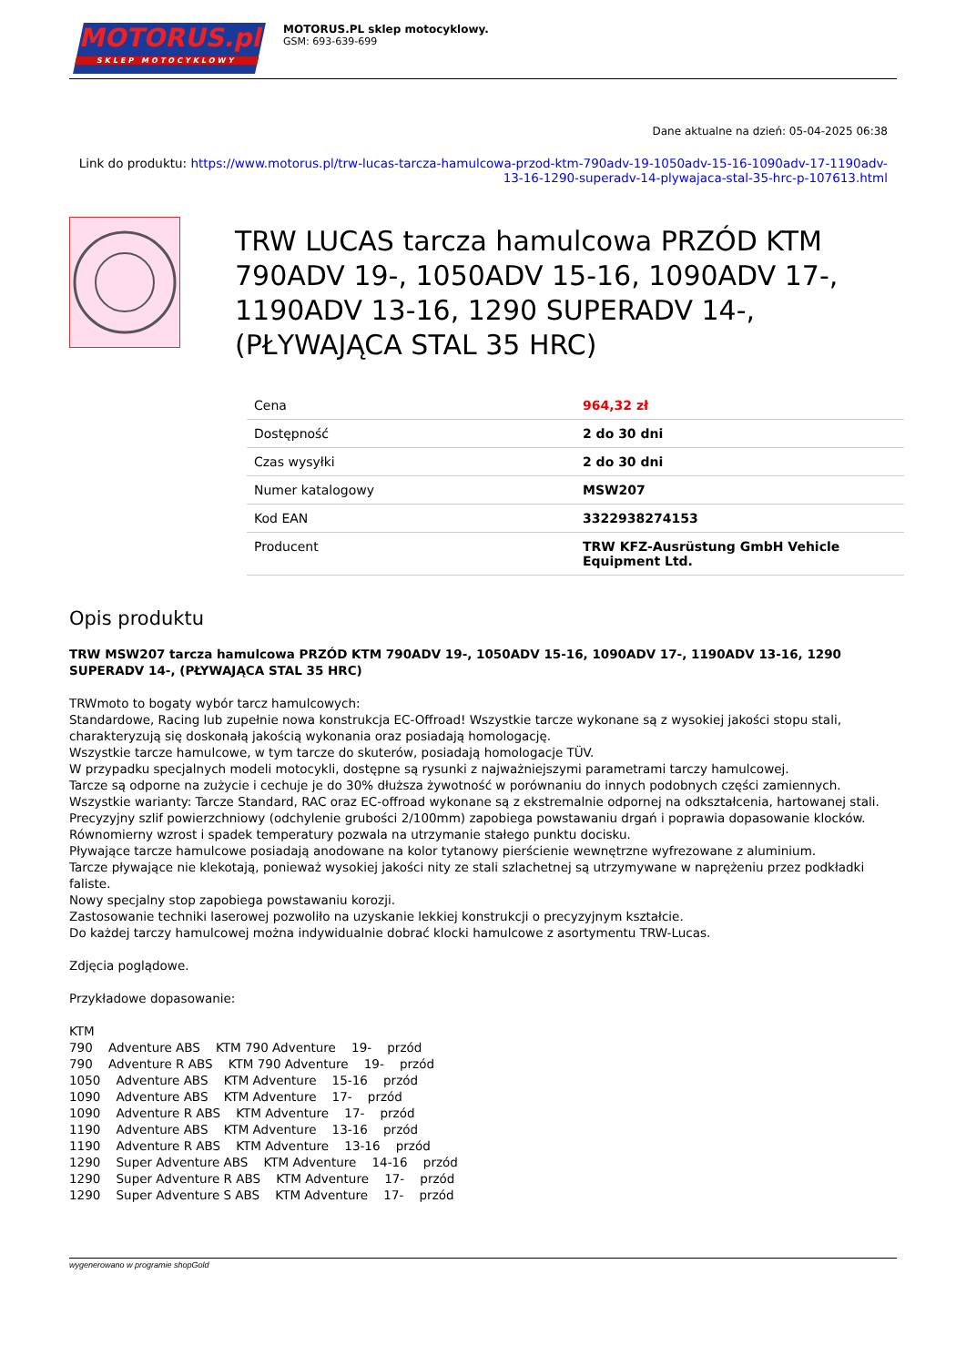MOTORUS.pl
SKLEP MOTOCYKLOWY
MOTORUS.PL sklep motocyklowy.
GSM: 693-639-699
Dane aktualne na dzień: 05-04-2025 06:38
Link do produktu: https://www.motorus.pl/trw-lucas-tarcza-hamulcowa-przod-ktm-790adv-19-1050adv-15-16-1090adv-17-1190adv-13-16-1290-superadv-14-plywajaca-stal-35-hrc-p-107613.html
TRW LUCAS tarcza hamulcowa PRZÓD KTM 790ADV 19-, 1050ADV 15-16, 1090ADV 17-, 1190ADV 13-16, 1290 SUPERADV 14-, (PŁYWAJĄCA STAL 35 HRC)
| Cena | 964,32 zł |
| Dostępność | 2 do 30 dni |
| Czas wysyłki | 2 do 30 dni |
| Numer katalogowy | MSW207 |
| Kod EAN | 3322938274153 |
| Producent | TRW KFZ-Ausrüstung GmbH Vehicle Equipment Ltd. |
Opis produktu
TRW MSW207 tarcza hamulcowa PRZÓD KTM 790ADV 19-, 1050ADV 15-16, 1090ADV 17-, 1190ADV 13-16, 1290 SUPERADV 14-, (PŁYWAJĄCA STAL 35 HRC)
TRWmoto to bogaty wybór tarcz hamulcowych:
Standardowe, Racing lub zupełnie nowa konstrukcja EC-Offroad! Wszystkie tarcze wykonane są z wysokiej jakości stopu stali, charakteryzują się doskonałą jakością wykonania oraz posiadają homologację.
Wszystkie tarcze hamulcowe, w tym tarcze do skuterów, posiadają homologacje TÜV.
W przypadku specjalnych modeli motocykli, dostępne są rysunki z najważniejszymi parametrami tarczy hamulcowej.
Tarcze są odporne na zużycie i cechuje je do 30% dłuższa żywotność w porównaniu do innych podobnych części zamiennych.
Wszystkie warianty: Tarcze Standard, RAC oraz EC-offroad wykonane są z ekstremalnie odpornej na odkształcenia, hartowanej stali.
Precyzyjny szlif powierzchniowy (odchylenie grubości 2/100mm) zapobiega powstawaniu drgań i poprawia dopasowanie klocków.
Równomierny wzrost i spadek temperatury pozwala na utrzymanie stałego punktu docisku.
Pływające tarcze hamulcowe posiadają anodowane na kolor tytanowy pierścienie wewnętrzne wyfrezowane z aluminium.
Tarcze pływające nie klekotają, ponieważ wysokiej jakości nity ze stali szlachetnej są utrzymywane w naprężeniu przez podkładki faliste.
Nowy specjalny stop zapobiega powstawaniu korozji.
Zastosowanie techniki laserowej pozwoliło na uzyskanie lekkiej konstrukcji o precyzyjnym kształcie.
Do każdej tarczy hamulcowej można indywidualnie dobrać klocki hamulcowe z asortymentu TRW-Lucas.
Zdjęcia poglądowe.
Przykładowe dopasowanie:
KTM 790 Adventure ABS KTM 790 Adventure 19- przód 790 Adventure R ABS KTM 790 Adventure 19- przód 1050 Adventure ABS KTM Adventure 15-16 przód 1090 Adventure ABS KTM Adventure 17- przód 1090 Adventure R ABS KTM Adventure 17- przód 1190 Adventure ABS KTM Adventure 13-16 przód 1190 Adventure R ABS KTM Adventure 13-16 przód 1290 Super Adventure ABS KTM Adventure 14-16 przód 1290 Super Adventure R ABS KTM Adventure 17- przód 1290 Super Adventure S ABS KTM Adventure 17- przód
wygenerowano w programie shopGold